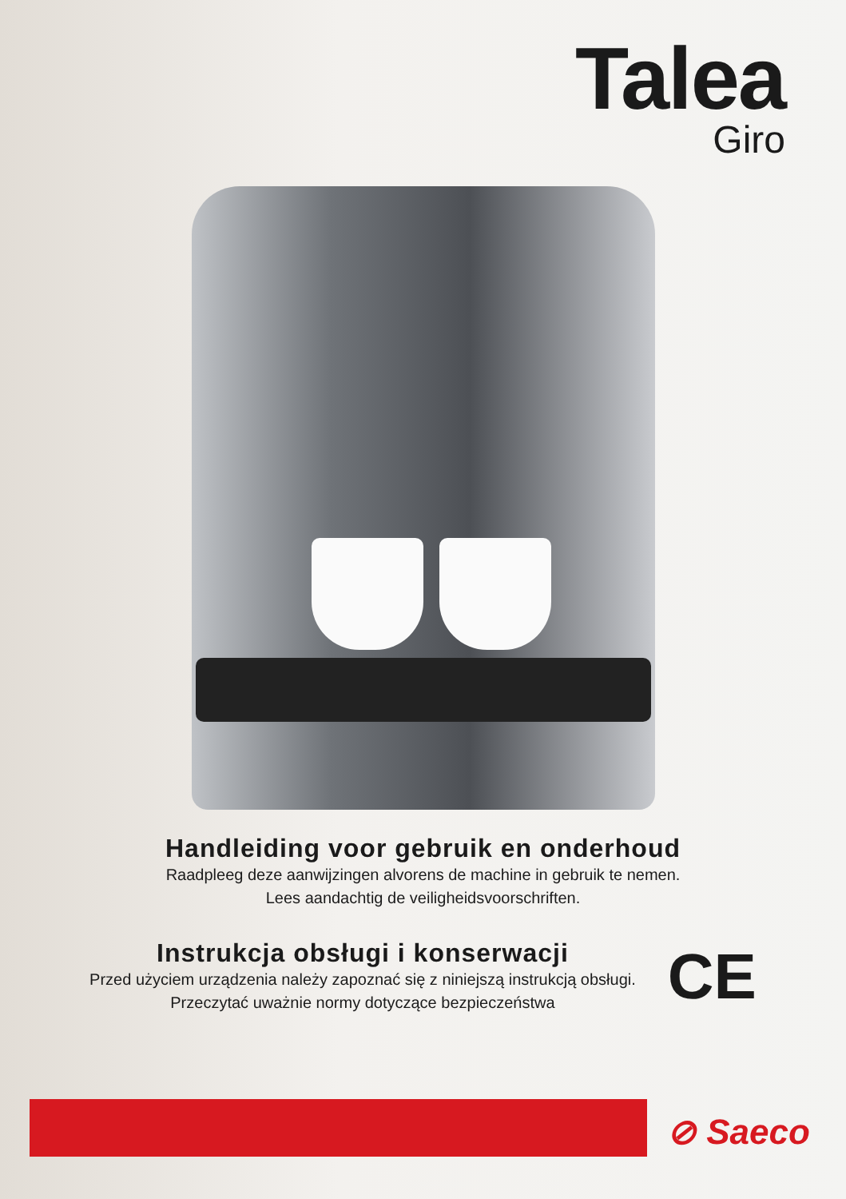Talea
Giro
Handleiding voor gebruik en onderhoud
Raadpleeg deze aanwijzingen alvorens de machine in gebruik te nemen.
Lees aandachtig de veiligheidsvoorschriften.
Instrukcja obsługi i konserwacji
Przed użyciem urządzenia należy zapoznać się z niniejszą instrukcją obsługi.
Przeczytać uważnie normy dotyczące bezpieczeństwa
CE
⊘ Saeco